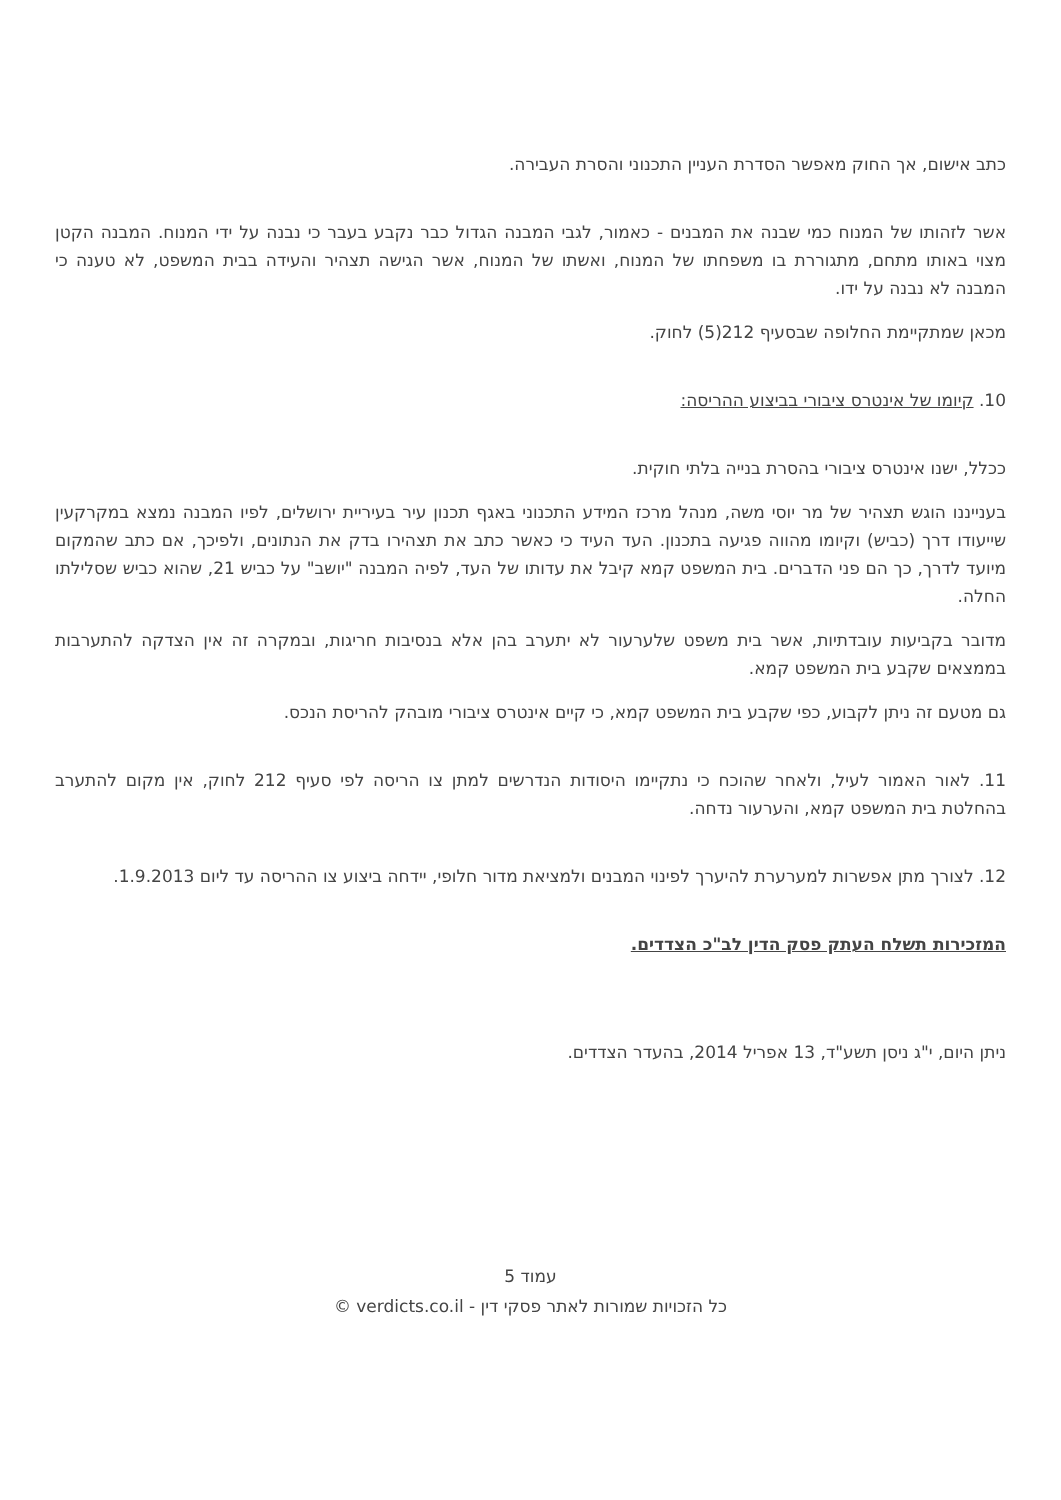כתב אישום, אך החוק מאפשר הסדרת העניין התכנוני והסרת העבירה.
אשר לזהותו של המנוח כמי שבנה את המבנים - כאמור, לגבי המבנה הגדול כבר נקבע בעבר כי נבנה על ידי המנוח. המבנה הקטן מצוי באותו מתחם, מתגוררת בו משפחתו של המנוח, ואשתו של המנוח, אשר הגישה תצהיר והעידה בבית המשפט, לא טענה כי המבנה לא נבנה על ידו.
מכאן שמתקיימת החלופה שבסעיף 212(5) לחוק.
10. קיומו של אינטרס ציבורי בביצוע ההריסה:
ככלל, ישנו אינטרס ציבורי בהסרת בנייה בלתי חוקית.
בענייננו הוגש תצהיר של מר יוסי משה, מנהל מרכז המידע התכנוני באגף תכנון עיר בעיריית ירושלים, לפיו המבנה נמצא במקרקעין שייעודו דרך (כביש) וקיומו מהווה פגיעה בתכנון. העד העיד כי כאשר כתב את תצהירו בדק את הנתונים, ולפיכך, אם כתב שהמקום מיועד לדרך, כך הם פני הדברים. בית המשפט קמא קיבל את עדותו של העד, לפיה המבנה "יושב" על כביש 21, שהוא כביש שסלילתו החלה.
מדובר בקביעות עובדתיות, אשר בית משפט שלערעור לא יתערב בהן אלא בנסיבות חריגות, ובמקרה זה אין הצדקה להתערבות בממצאים שקבע בית המשפט קמא.
גם מטעם זה ניתן לקבוע, כפי שקבע בית המשפט קמא, כי קיים אינטרס ציבורי מובהק להריסת הנכס.
11. לאור האמור לעיל, ולאחר שהוכח כי נתקיימו היסודות הנדרשים למתן צו הריסה לפי סעיף 212 לחוק, אין מקום להתערב בהחלטת בית המשפט קמא, והערעור נדחה.
12. לצורך מתן אפשרות למערערת להיערך לפינוי המבנים ולמציאת מדור חלופי, יידחה ביצוע צו ההריסה עד ליום 1.9.2013.
המזכירות תשלח העתק פסק הדין לב"כ הצדדים.
ניתן היום, י"ג ניסן תשע"ד, 13 אפריל 2014, בהעדר הצדדים.
עמוד 5
כל הזכויות שמורות לאתר פסקי דין - verdicts.co.il ©